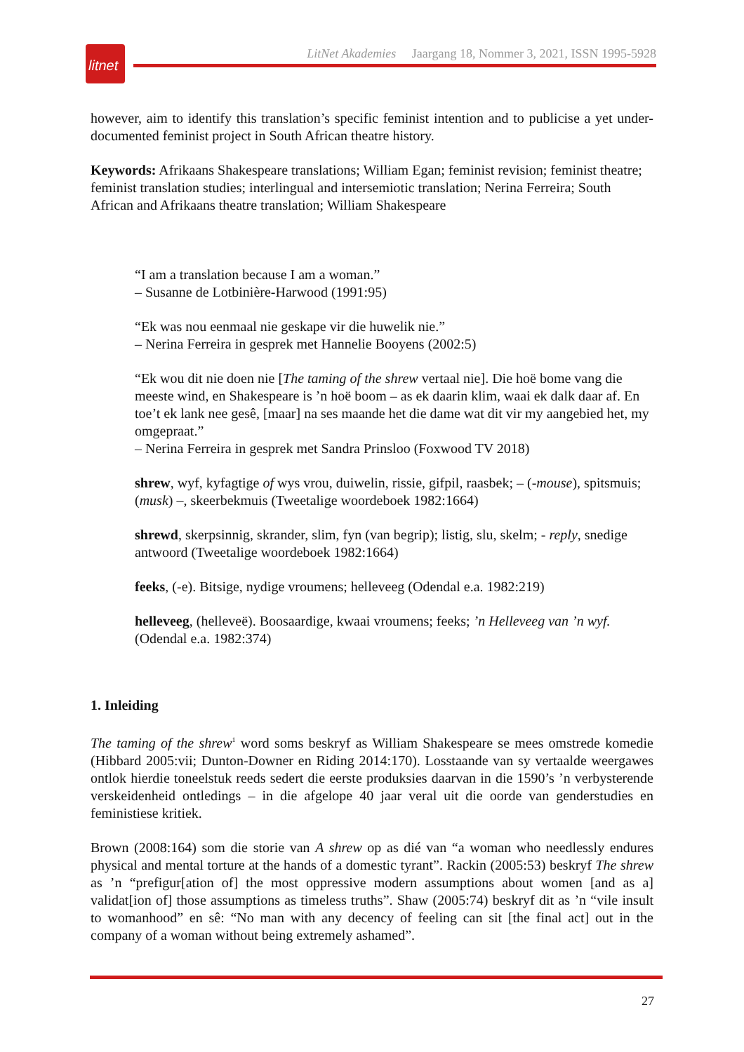litnet
LitNet Akademies Jaargang 18, Nommer 3, 2021, ISSN 1995-5928
however, aim to identify this translation’s specific feminist intention and to publicise a yet under-documented feminist project in South African theatre history.
Keywords: Afrikaans Shakespeare translations; William Egan; feminist revision; feminist theatre; feminist translation studies; interlingual and intersemiotic translation; Nerina Ferreira; South African and Afrikaans theatre translation; William Shakespeare
“I am a translation because I am a woman.”
– Susanne de Lotbinière-Harwood (1991:95)
“Ek was nou eenmaal nie geskape vir die huwelik nie.”
– Nerina Ferreira in gesprek met Hannelie Booyens (2002:5)
“Ek wou dit nie doen nie [The taming of the shrew vertaal nie]. Die hoë bome vang die meeste wind, en Shakespeare is ’n hoë boom – as ek daarin klim, waai ek dalk daar af. En toe’t ek lank nee gesê, [maar] na ses maande het die dame wat dit vir my aangebied het, my omgepraat.”
– Nerina Ferreira in gesprek met Sandra Prinsloo (Foxwood TV 2018)
shrew, wyf, kyfagtige of wys vrou, duiwelin, rissie, gifpil, raasbek; – (-mouse), spitsmuis; (musk) –, skeerbekmuis (Tweetalige woordeboek 1982:1664)
shrewd, skerpsinnig, skrander, slim, fyn (van begrip); listig, slu, skelm; - reply, snedige antwoord (Tweetalige woordeboek 1982:1664)
feeks, (-e). Bitsige, nydige vroumens; helleveeg (Odendal e.a. 1982:219)
helleveeg, (helleveë). Boosaardige, kwaai vroumens; feeks; ’n Helleveeg van ’n wyf. (Odendal e.a. 1982:374)
1. Inleiding
The taming of the shrew<sup>1</sup> word soms beskryf as William Shakespeare se mees omstrede komedie (Hibbard 2005:vii; Dunton-Downer en Riding 2014:170). Losstaande van sy vertaalde weergawes ontlok hierdie toneelstuk reeds sedert die eerste produksies daarvan in die 1590’s ’n verbysterende verskeidenheid ontledings – in die afgelope 40 jaar veral uit die oorde van genderstudies en feministiese kritiek.
Brown (2008:164) som die storie van A shrew op as dié van “a woman who needlessly endures physical and mental torture at the hands of a domestic tyrant”. Rackin (2005:53) beskryf The shrew as ’n “prefigur[ation of] the most oppressive modern assumptions about women [and as a] validat[ion of] those assumptions as timeless truths”. Shaw (2005:74) beskryf dit as ’n “vile insult to womanhood” en sê: “No man with any decency of feeling can sit [the final act] out in the company of a woman without being extremely ashamed”.
27